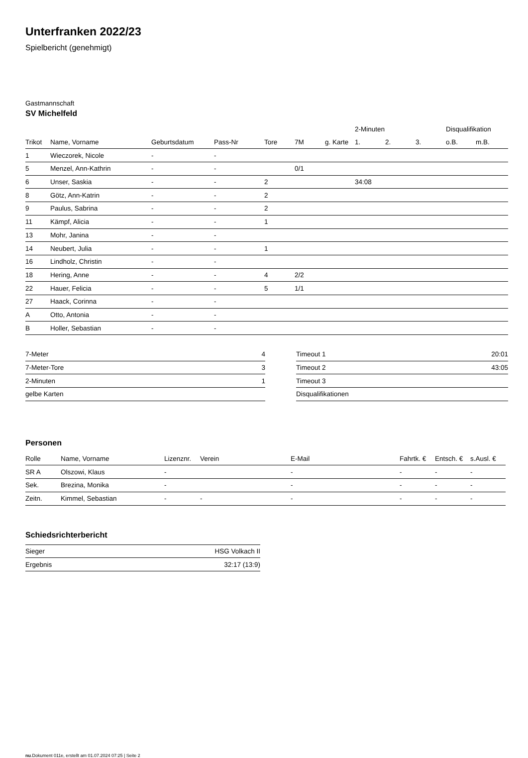Unterfranken 2022/23
Spielbericht (genehmigt)
Gastmannschaft
SV Michelfeld
| | | | | | | | 2-Minuten | | | Disqualifikation | |
| --- | --- | --- | --- | --- | --- | --- | --- | --- | --- | --- | --- |
| Trikot | Name, Vorname | Geburtsdatum | Pass-Nr | Tore | 7M | g. Karte | 1. | 2. | 3. | o.B. | m.B. |
| 1 | Wieczorek, Nicole | - | - | | | | | | | | |
| 5 | Menzel, Ann-Kathrin | - | - | | 0/1 | | | | | | |
| 6 | Unser, Saskia | - | - | 2 | | | 34:08 | | | | |
| 8 | Götz, Ann-Katrin | - | - | 2 | | | | | | | |
| 9 | Paulus, Sabrina | - | - | 2 | | | | | | | |
| 11 | Kämpf, Alicia | - | - | 1 | | | | | | | |
| 13 | Mohr, Janina | - | - | | | | | | | | |
| 14 | Neubert, Julia | - | - | 1 | | | | | | | |
| 16 | Lindholz, Christin | - | - | | | | | | | | |
| 18 | Hering, Anne | - | - | 4 | 2/2 | | | | | | |
| 22 | Hauer, Felicia | - | - | 5 | 1/1 | | | | | | |
| 27 | Haack, Corinna | - | - | | | | | | | | |
| A | Otto, Antonia | - | - | | | | | | | | |
| B | Holler, Sebastian | - | - | | | | | | | | |
| 7-Meter | 4 |
| 7-Meter-Tore | 3 |
| 2-Minuten | 1 |
| gelbe Karten | |
| Timeout 1 | 20:01 |
| Timeout 2 | 43:05 |
| Timeout 3 | |
| Disqualifikationen | |
Personen
| Rolle | Name, Vorname | Lizenznr. | Verein | E-Mail | Fahrtk. € | Entsch. € | s.Ausl. € |
| --- | --- | --- | --- | --- | --- | --- | --- |
| SR A | Olszowi, Klaus | - | | - | - | - | - |
| Sek. | Brezina, Monika | - | | - | - | - | - |
| Zeitn. | Kimmel, Sebastian | - | - | - | - | - | - |
Schiedsrichterbericht
| Sieger | HSG Volkach II |
| Ergebnis | 32:17 (13:9) |
nu.Dokument 011e, erstellt am 01.07.2024 07:25 | Seite 2